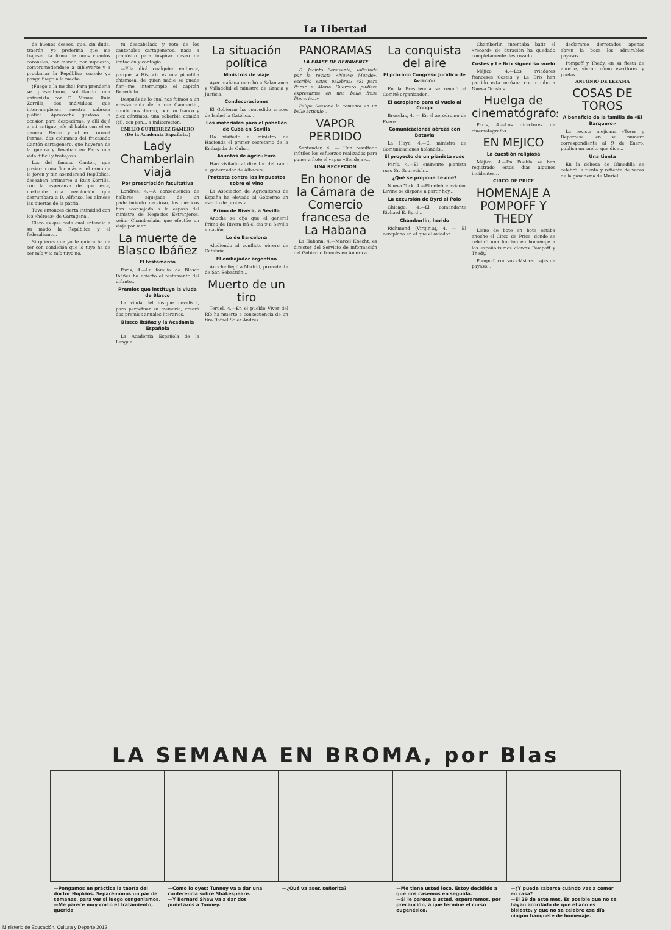La Libertad
de buenos deseos, que, sin duda, traerán, yo preferiría que me trajesen la firma de unos cuantos coroneles, con mando, por supuesto, comprometiéndose a sublevarse y a proclamar la República cuando yo ponga fuego a la mecha...
¡Fuego a la mecha! Para prenderla se presentaron, solicitando una entrevista con D. Manuel Ruiz Zorrilla, dos individuos, que interrumpieron nuestra sabrosa plática. Aproveché gustoso la ocasión para despedirme, y allí dejé a mi antiguo jefe al habla con el ex general Ferrer y el ex coronel Pernas, dos columnas del fracasado Cantón cartagenero, que huyeron de la guerra y llevaban en París una vida difícil y trabajosa.
Los del famoso Cantón, que pusieron una flor más en el ramo de la joven y tan asenderead República, deseaban arrimarse a Ruiz Zorrilla, con la esperanza de que éste, mediante una revolución que derrumbara a D. Alfonso, les abriese las puertas de la patria.
Tuve entonces cierta intimidad con los «héroes» de Cartagena...
Claro es que cada cual entendía a su modo la República y el federalismo...
Si quieres que yo te quiera ha de ser con condición que lo tuyo ha de ser mío y lo mío tuyo no.
tu descabalado y roto de los cantonales cartageneros, nada a propósito para inspirar deseo de imitación y contagio...
—Ella dirá cualquier embuste, porque la Historia es una picudilla chismosa, de quien nadie se puede fiar—me interrumpió el capitán Benedicto...
Después de lo cual nos fuimos a un «restaurant» de la rue Caumartin, donde nos dieron, por un franco y diez céntimos, una soberbia comida (¡!), con pan... a indiscreción.
EMILIO GUTIERREZ GAMERO
(De la Academia Española.)
Lady Chamberlain viaja
Por prescripción facultativa
Londres, 4.—A consecuencia de hallarse aquejada de un padecimiento nervioso, los médicos han aconsejado a la esposa del ministro de Negocios Extranjeros, señor Chamberlain, que efectúe un viaje por mar.
La muerte de Blasco Ibáñez
El testamento
París, 4.—La familia de Blasco Ibáñez ha abierto el testamento del difunto...
Premios que instituye la viuda de Blasco
La viuda del insigne novelista, para perpetuar su memoria, creará dos premios anuales literarios.
Blasco Ibáñez y la Academia Española
La Academia Española de la Lengua...
La situación política
Ministros de viaje
Ayer mañana marchó a Salamanca y Valladolid el ministro de Gracia y Justicia.
Condecoraciones
El Gobierno ha concedido cruces de Isabel la Católica...
Los materiales para el pabellón de Cuba en Sevilla
Ha visitado al ministro de Hacienda el primer secretario de la Embajada de Cuba...
Asuntos de agricultura
Han visitado al director del ramo el gobernador de Albacete...
Protesta contra los impuestos sobre el vino
La Asociación de Agricultores de España ha elevado al Gobierno un escrito de protesta...
Primo de Rivera, a Sevilla
Anoche se dijo que el general Primo de Rivera irá el día 9 a Sevilla en avión...
Lo de Barcelona
Aludiendo al conflicto obrero de Cataluña...
El embajador argentino
Anoche llegó a Madrid, procedente de San Sebastián...
Muerto de un tiro
Teruel, 4.—En el pueblo Viver del Río ha muerto a consecuencia de un tiro Rafael Soler Andrés.
PANORAMAS
LA FRASE DE BENAVENTE
D. Jacinto Benavente, solicitado por la revista «Nuevo Mundo», escribió estas palabras: «Si para llorar a María Guerrero pudiera expresarme en una bella frase literaria...»
Felipe Sassone la comenta en un bello artículo...
VAPOR PERDIDO
Santander, 4. — Han resultado inútiles los esfuerzos realizados para poner a flote el vapor «Sendeja»...
UNA RECEPCION
En honor de la Cámara de Comercio francesa de La Habana
La Habana, 4.—Marcel Knecht, ex director del Servicio de información del Gobierno francés en América...
La conquista del aire
El próximo Congreso Jurídico de Aviación
En la Presidencia se reunió el Comité organizador...
El aeroplano para el vuelo al Congo
Bruselas, 4. — En el aeródromo de Evere...
Comunicaciones aéreas con Batavia
La Haya, 4.—El ministro de Comunicaciones holandés...
El proyecto de un pianista ruso
París, 4.—El eminente pianista ruso Sr. Gourevich...
¿Qué se propone Levine?
Nueva York, 4.—El célebre aviador Levine se dispone a partir hoy...
La excursión de Byrd al Polo
Chicago, 4.—El comandante Richard E. Byrd...
Chamberlin, herido
Richmond (Virginia), 4. — El aeroplano en el que el aviador
Chamberlin intentaba batir el «record» de duración ha quedado completamente destrozado.
Costes y Le Brix siguen su vuelo
Méjico, 4.—Los aviadores franceses Costes y Le Brix han partido esta mañana con rumbo a Nueva Orleáns.
Huelga de cinematógrafos
París, 4.—Los directores de cinematógrafos...
EN MEJICO
La cuestión religiosa
Méjico, 4.—En Puebla se han registrado estos días algunos incidentes...
CIRCO DE PRICE
HOMENAJE A POMPOFF Y THEDY
Lleno de bote en bote estaba anoche el Circo de Price, donde se celebró una función en homenaje a los españolísimos clowns Pompoff y Thedy.
Pompoff, con sus clásicos trajes de payaso...
declararse derrotados apenas abren la boca los admirables payasos.
Pompoff y Thedy, en su fiesta de anoche, vieron cómo escritores y poetas...
ANTONIO DE LEZAMA
COSAS DE TOROS
A beneficio de la familia de «El Barquero»
La revista mejicana «Toros y Deportes», en su número correspondiente al 9 de Enero, publica un suelto que dice...
Una tienta
En la dehesa de Olmedilla se celebró la tienta y retienta de vacas de la ganadería de Muriel.
LA SEMANA EN BROMA, por Blas
—Pongamos en práctica la teoría del doctor Hopkins. Separémonos un par de semanas, para ver si luego congeniamos.
—Me parece muy corto el tratamiento, querida
—Como lo oyes: Tunney va a dar una conferencia sobre Shakespeare.
—Y Bernard Shaw va a dar dos puñetazos a Tunney.
—¿Qué va aser, señorita? —Me tiene usted loco. Estoy decidido a que nos casemos en seguida.
—Si le parece a usted, esperaremos, por precaución, a que termine el curso eugenésico.
—¿Y puede saberse cuándo vas a comer en casa?
—El 29 de este mes. Es posible que no se hayan acordado de que el año es bisiesto, y que no se celebre ese día ningún banquete de homenaje.
Ministerio de Educación, Cultura y Deporte 2012